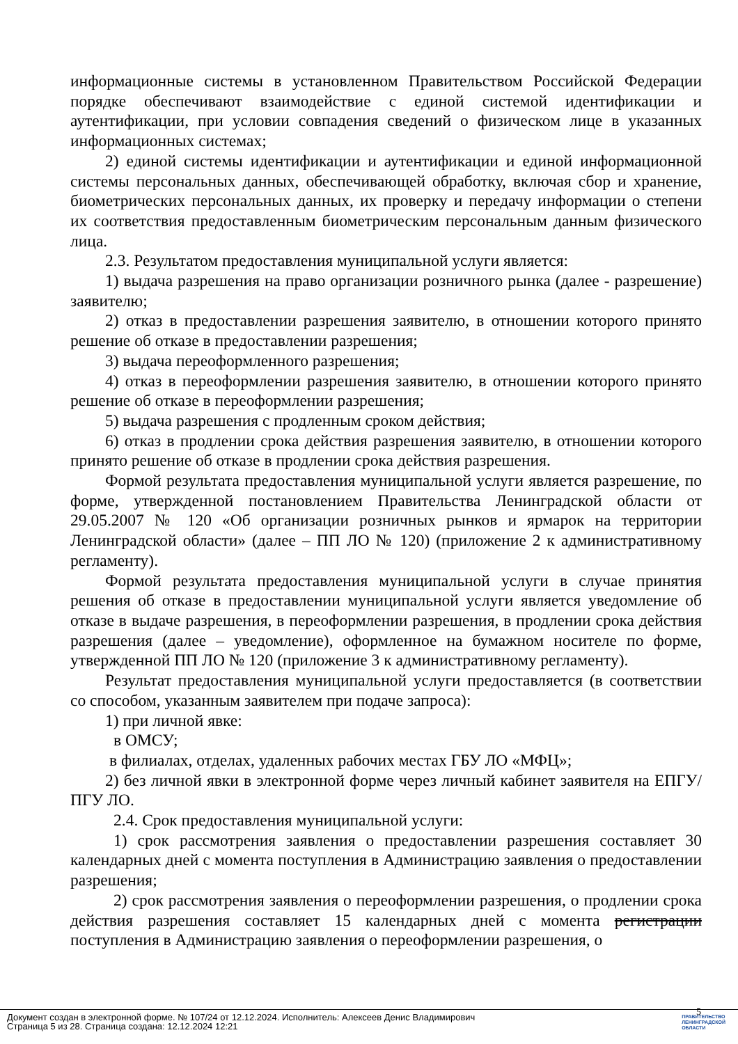информационные системы в установленном Правительством Российской Федерации порядке обеспечивают взаимодействие с единой системой идентификации и аутентификации, при условии совпадения сведений о физическом лице в указанных информационных системах;
2) единой системы идентификации и аутентификации и единой информационной системы персональных данных, обеспечивающей обработку, включая сбор и хранение, биометрических персональных данных, их проверку и передачу информации о степени их соответствия предоставленным биометрическим персональным данным физического лица.
2.3. Результатом предоставления муниципальной услуги является:
1) выдача разрешения на право организации розничного рынка (далее - разрешение) заявителю;
2) отказ в предоставлении разрешения заявителю, в отношении которого принято решение об отказе в предоставлении разрешения;
3) выдача переоформленного разрешения;
4) отказ в переоформлении разрешения заявителю, в отношении которого принято решение об отказе в переоформлении разрешения;
5) выдача разрешения с продленным сроком действия;
6) отказ в продлении срока действия разрешения заявителю, в отношении которого принято решение об отказе в продлении срока действия разрешения.
Формой результата предоставления муниципальной услуги является разрешение, по форме, утвержденной постановлением Правительства Ленинградской области от 29.05.2007 № 120 «Об организации розничных рынков и ярмарок на территории Ленинградской области» (далее – ПП ЛО № 120) (приложение 2 к административному регламенту).
Формой результата предоставления муниципальной услуги в случае принятия решения об отказе в предоставлении муниципальной услуги является уведомление об отказе в выдаче разрешения, в переоформлении разрешения, в продлении срока действия разрешения (далее – уведомление), оформленное на бумажном носителе по форме, утвержденной ПП ЛО № 120 (приложение 3 к административному регламенту).
Результат предоставления муниципальной услуги предоставляется (в соответствии со способом, указанным заявителем при подаче запроса):
1) при личной явке:
в ОМСУ;
в филиалах, отделах, удаленных рабочих местах ГБУ ЛО «МФЦ»;
2) без личной явки в электронной форме через личный кабинет заявителя на ЕПГУ/ ПГУ ЛО.
2.4. Срок предоставления муниципальной услуги:
1) срок рассмотрения заявления о предоставлении разрешения составляет 30 календарных дней с момента поступления в Администрацию заявления о предоставлении разрешения;
2) срок рассмотрения заявления о переоформлении разрешения, о продлении срока действия разрешения составляет 15 календарных дней с момента регистрации поступления в Администрацию заявления о переоформлении разрешения, о
5
Документ создан в электронной форме. № 107/24 от 12.12.2024. Исполнитель: Алексеев Денис Владимирович
Страница 5 из 28. Страница создана: 12.12.2024 12:21
ПРАВИТЕЛЬСТВО
ЛЕНИНГРАДСКОЙ
ОБЛАСТИ